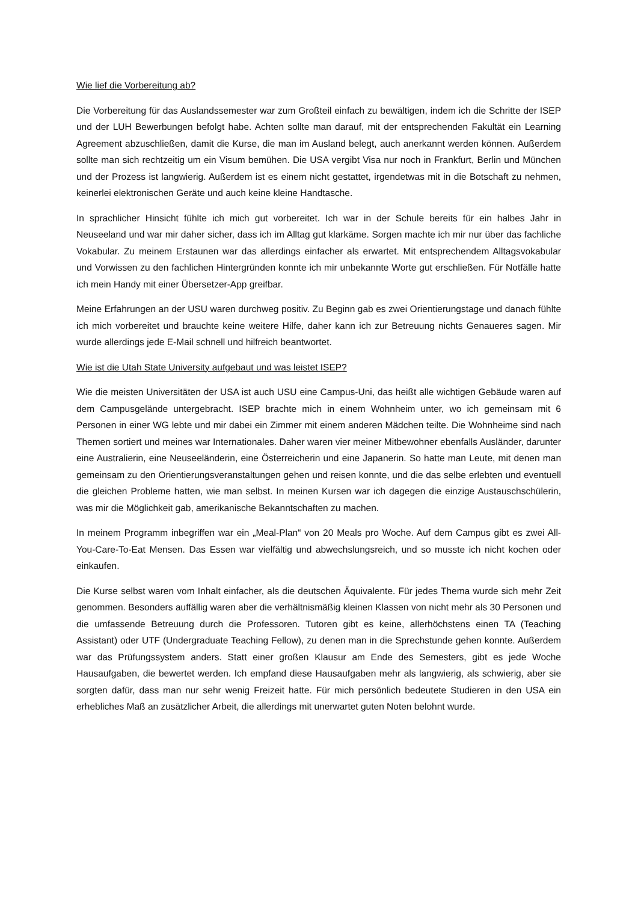Wie lief die Vorbereitung ab?
Die Vorbereitung für das Auslandssemester war zum Großteil einfach zu bewältigen, indem ich die Schritte der ISEP und der LUH Bewerbungen befolgt habe. Achten sollte man darauf, mit der entsprechenden Fakultät ein Learning Agreement abzuschließen, damit die Kurse, die man im Ausland belegt, auch anerkannt werden können. Außerdem sollte man sich rechtzeitig um ein Visum bemühen. Die USA vergibt Visa nur noch in Frankfurt, Berlin und München und der Prozess ist langwierig. Außerdem ist es einem nicht gestattet, irgendetwas mit in die Botschaft zu nehmen, keinerlei elektronischen Geräte und auch keine kleine Handtasche.
In sprachlicher Hinsicht fühlte ich mich gut vorbereitet. Ich war in der Schule bereits für ein halbes Jahr in Neuseeland und war mir daher sicher, dass ich im Alltag gut klarkäme. Sorgen machte ich mir nur über das fachliche Vokabular. Zu meinem Erstaunen war das allerdings einfacher als erwartet. Mit entsprechendem Alltagsvokabular und Vorwissen zu den fachlichen Hintergründen konnte ich mir unbekannte Worte gut erschließen. Für Notfälle hatte ich mein Handy mit einer Übersetzer-App greifbar.
Meine Erfahrungen an der USU waren durchweg positiv. Zu Beginn gab es zwei Orientierungstage und danach fühlte ich mich vorbereitet und brauchte keine weitere Hilfe, daher kann ich zur Betreuung nichts Genaueres sagen. Mir wurde allerdings jede E-Mail schnell und hilfreich beantwortet.
Wie ist die Utah State University aufgebaut und was leistet ISEP?
Wie die meisten Universitäten der USA ist auch USU eine Campus-Uni, das heißt alle wichtigen Gebäude waren auf dem Campusgelände untergebracht. ISEP brachte mich in einem Wohnheim unter, wo ich gemeinsam mit 6 Personen in einer WG lebte und mir dabei ein Zimmer mit einem anderen Mädchen teilte. Die Wohnheime sind nach Themen sortiert und meines war Internationales. Daher waren vier meiner Mitbewohner ebenfalls Ausländer, darunter eine Australierin, eine Neuseeländerin, eine Österreicherin und eine Japanerin. So hatte man Leute, mit denen man gemeinsam zu den Orientierungsveranstaltungen gehen und reisen konnte, und die das selbe erlebten und eventuell die gleichen Probleme hatten, wie man selbst. In meinen Kursen war ich dagegen die einzige Austauschschülerin, was mir die Möglichkeit gab, amerikanische Bekanntschaften zu machen.
In meinem Programm inbegriffen war ein „Meal-Plan“ von 20 Meals pro Woche. Auf dem Campus gibt es zwei All-You-Care-To-Eat Mensen. Das Essen war vielfältig und abwechslungsreich, und so musste ich nicht kochen oder einkaufen.
Die Kurse selbst waren vom Inhalt einfacher, als die deutschen Äquivalente. Für jedes Thema wurde sich mehr Zeit genommen. Besonders auffällig waren aber die verhältnismäßig kleinen Klassen von nicht mehr als 30 Personen und die umfassende Betreuung durch die Professoren. Tutoren gibt es keine, allerhöchstens einen TA (Teaching Assistant) oder UTF (Undergraduate Teaching Fellow), zu denen man in die Sprechstunde gehen konnte. Außerdem war das Prüfungssystem anders. Statt einer großen Klausur am Ende des Semesters, gibt es jede Woche Hausaufgaben, die bewertet werden. Ich empfand diese Hausaufgaben mehr als langwierig, als schwierig, aber sie sorgten dafür, dass man nur sehr wenig Freizeit hatte. Für mich persönlich bedeutete Studieren in den USA ein erhebliches Maß an zusätzlicher Arbeit, die allerdings mit unerwartet guten Noten belohnt wurde.